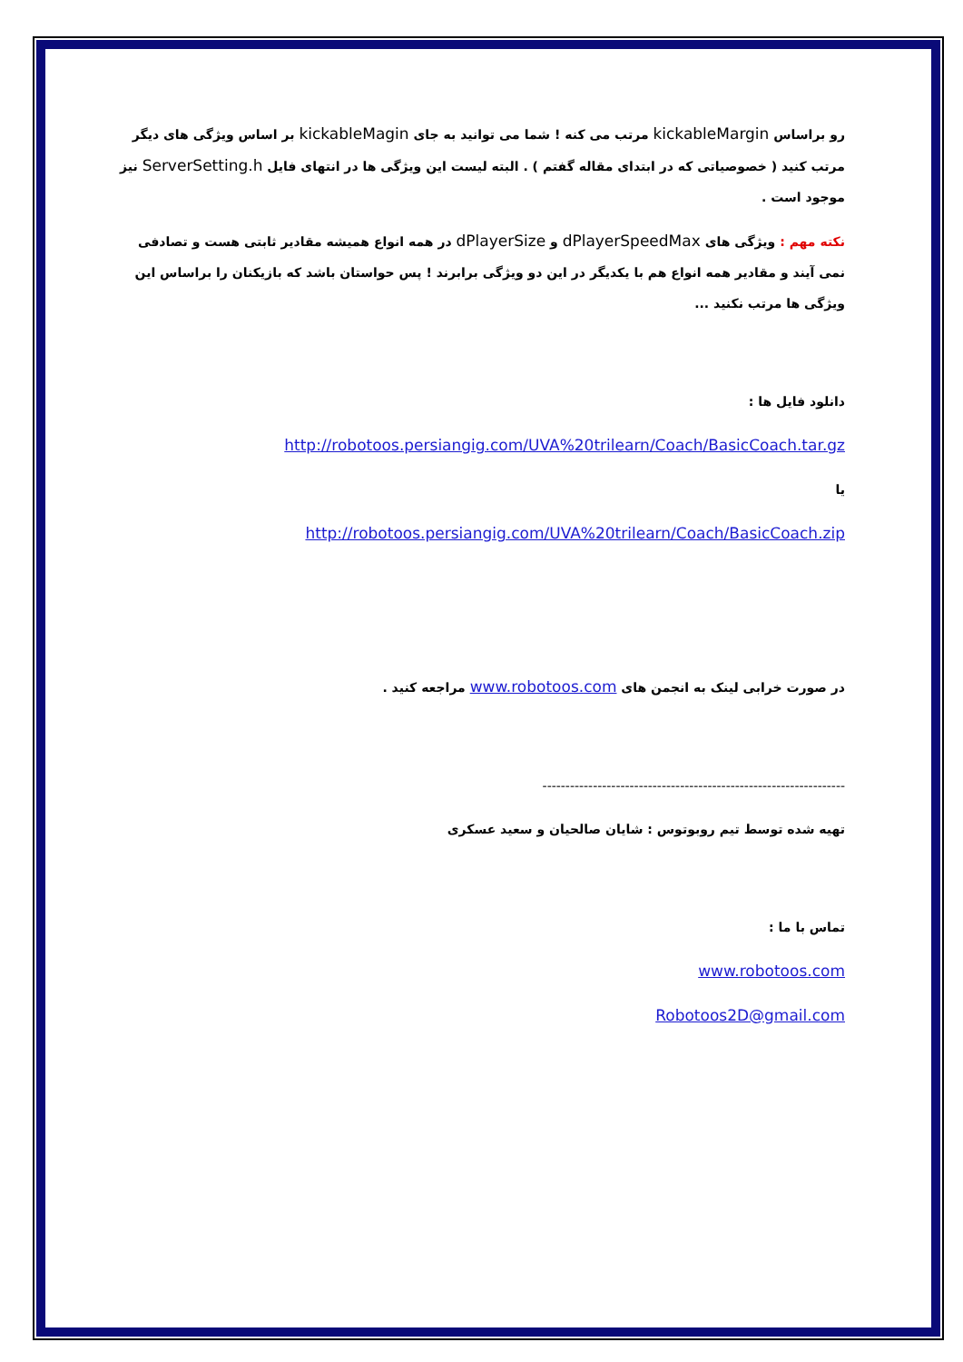رو براساس kickableMargin مرتب می کنه ! شما می توانید به جای kickableMagin بر اساس ویژگی های دیگر مرتب کنید ( خصوصیاتی که در ابتدای مقاله گفتم ) . البته لیست این ویژگی ها در انتهای فایل ServerSetting.h نیز موجود است .
نکته مهم : ویژگی های dPlayerSpeedMax و dPlayerSize در همه انواع همیشه مقادیر ثابتی هست و تصادفی نمی آیند و مقادیر همه انواع هم با یکدیگر در این دو ویژگی برابرند ! پس حواستان باشد که بازیکنان را براساس این ویژگی ها مرتب نکنید ...
دانلود فایل ها :
http://robotoos.persiangig.com/UVA%20trilearn/Coach/BasicCoach.tar.gz
یا
http://robotoos.persiangig.com/UVA%20trilearn/Coach/BasicCoach.zip
در صورت خرابی لینک به انجمن های www.robotoos.com مراجعه کنید .
------------------------------------------------------------------
تهیه شده توسط تیم روبوتوس : شایان صالحیان و سعید عسکری
تماس با ما :
www.robotoos.com
Robotoos2D@gmail.com